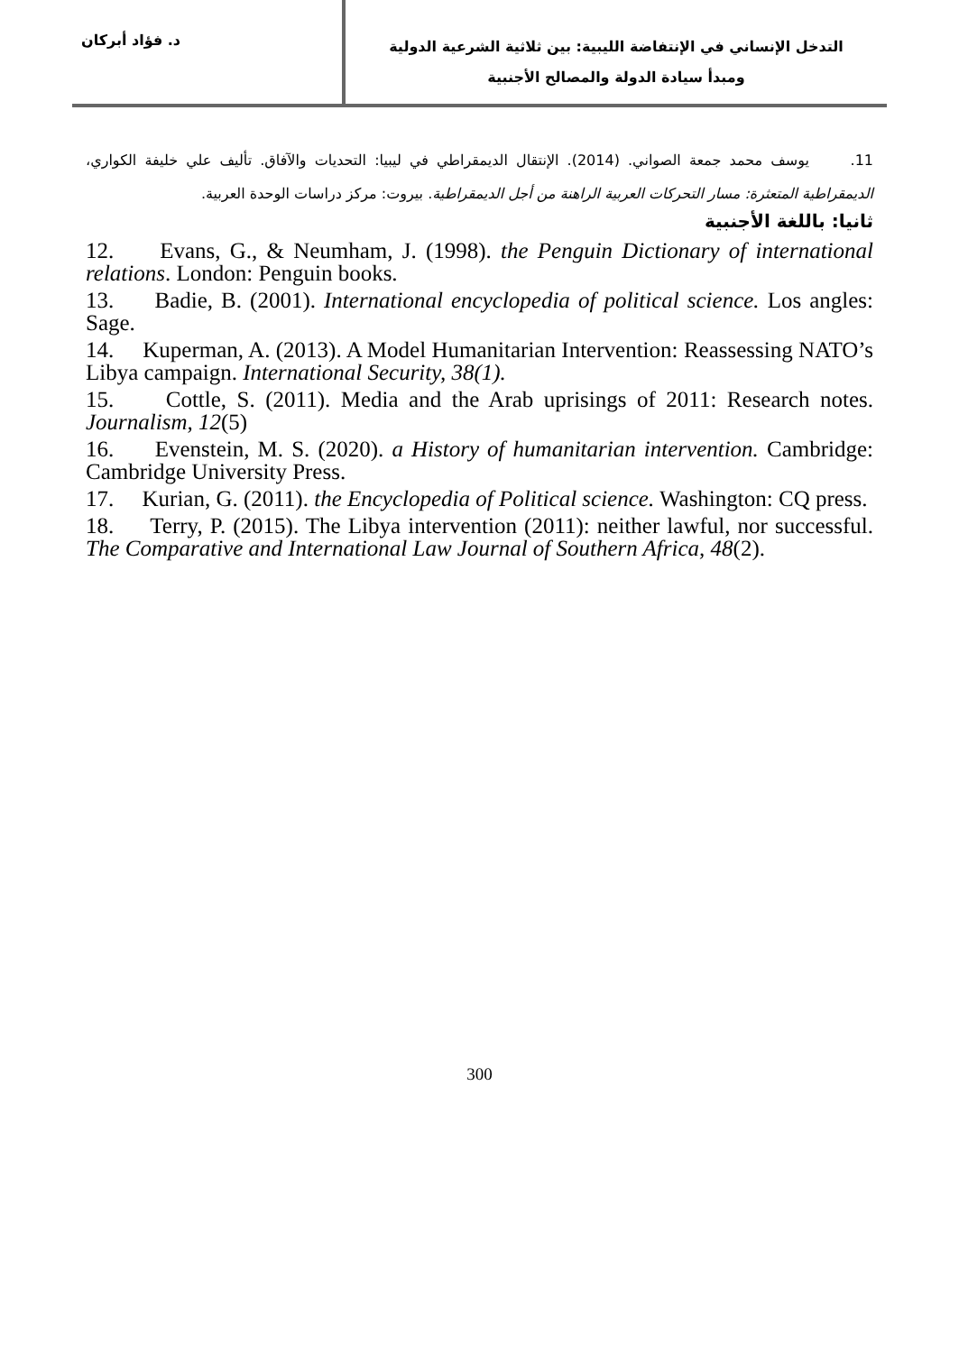التدخل الإنساني في الإنتفاضة الليبية: بين ثلاثية الشرعية الدولية
ومبدأ سيادة الدولة والمصالح الأجنبية
د. فؤاد أبركان
11. يوسف محمد جمعة الصواني. (2014). الإنتقال الديمقراطي في ليبيا: التحديات والآفاق. تأليف علي خليفة الكواري، الديمقراطية المتعثرة: مسار التحركات العربية الراهنة من أجل الديمقراطية. بيروت: مركز دراسات الوحدة العربية.
ثانيا: باللغة الأجنبية
12. Evans, G., & Neumham, J. (1998). the Penguin Dictionary of international relations. London: Penguin books.
13. Badie, B. (2001). International encyclopedia of political science. Los angles: Sage.
14. Kuperman, A. (2013). A Model Humanitarian Intervention: Reassessing NATO’s Libya campaign. International Security, 38(1).
15. Cottle, S. (2011). Media and the Arab uprisings of 2011: Research notes. Journalism, 12(5)
16. Evenstein, M. S. (2020). a History of humanitarian intervention. Cambridge: Cambridge University Press.
17. Kurian, G. (2011). the Encyclopedia of Political science. Washington: CQ press.
18. Terry, P. (2015). The Libya intervention (2011): neither lawful, nor successful. The Comparative and International Law Journal of Southern Africa, 48(2).
300